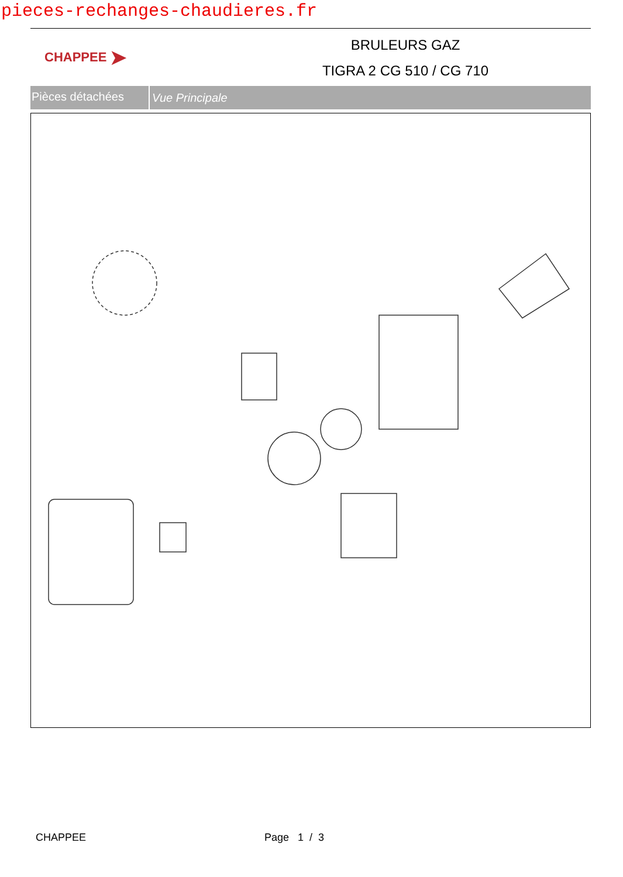pieces-rechanges-chaudieres.fr
CHAPPEE ➤
BRULEURS GAZ
TIGRA 2 CG 510 / CG 710
Pièces détachées
Vue Principale
CHAPPEE Page 1 / 3